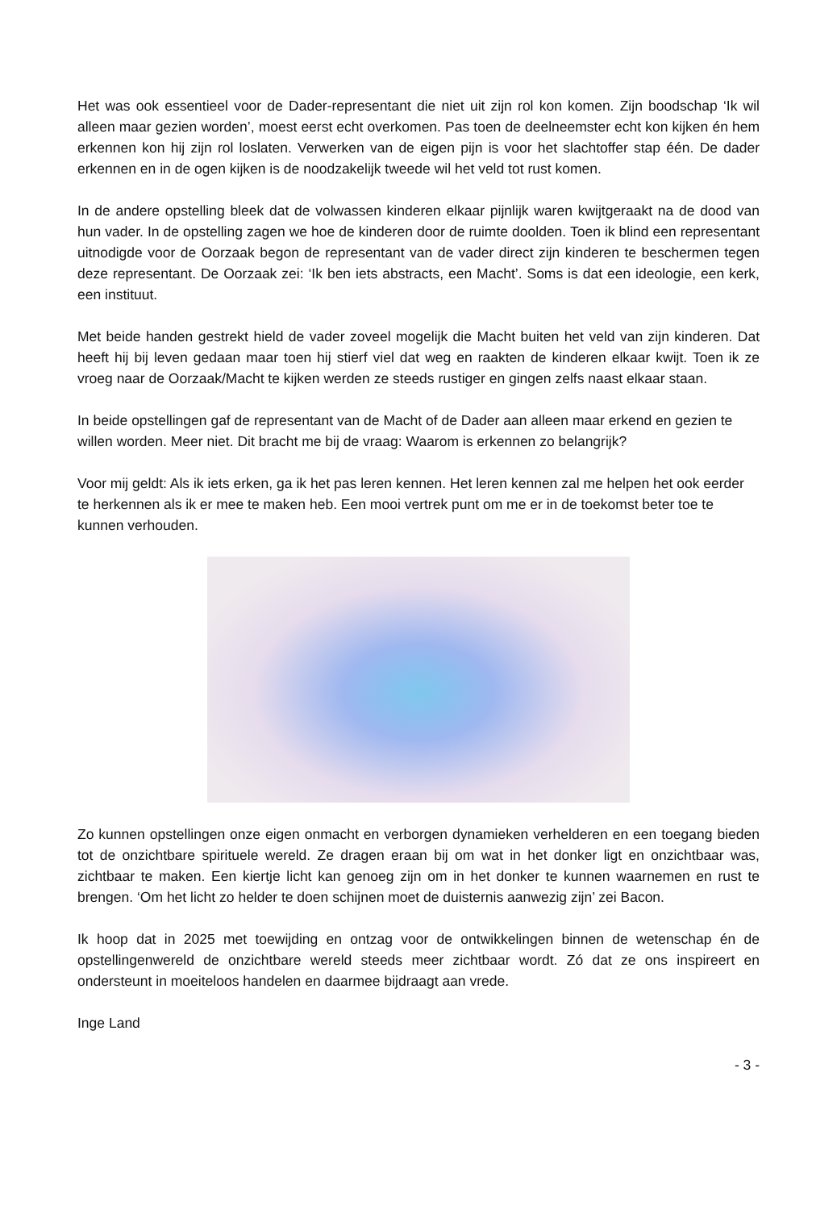Het was ook essentieel voor de Dader-representant die niet uit zijn rol kon komen. Zijn boodschap ‘Ik wil alleen maar gezien worden’, moest eerst echt overkomen. Pas toen de deelneemster echt kon kijken én hem erkennen kon hij zijn rol loslaten. Verwerken van de eigen pijn is voor het slachtoffer stap één. De dader erkennen en in de ogen kijken is de noodzakelijk tweede wil het veld tot rust komen.
In de andere opstelling bleek dat de volwassen kinderen elkaar pijnlijk waren kwijtgeraakt na de dood van hun vader. In de opstelling zagen we hoe de kinderen door de ruimte doolden. Toen ik blind een representant uitnodigde voor de Oorzaak begon de representant van de vader direct zijn kinderen te beschermen tegen deze representant. De Oorzaak zei: ‘Ik ben iets abstracts, een Macht’. Soms is dat een ideologie, een kerk, een instituut.
Met beide handen gestrekt hield de vader zoveel mogelijk die Macht buiten het veld van zijn kinderen. Dat heeft hij bij leven gedaan maar toen hij stierf viel dat weg en raakten de kinderen elkaar kwijt. Toen ik ze vroeg naar de Oorzaak/Macht te kijken werden ze steeds rustiger en gingen zelfs naast elkaar staan.
In beide opstellingen gaf de representant van de Macht of de Dader aan alleen maar erkend en gezien te willen worden. Meer niet. Dit bracht me bij de vraag: Waarom is erkennen zo belangrijk?
Voor mij geldt: Als ik iets erken, ga ik het pas leren kennen. Het leren kennen zal me helpen het ook eerder te herkennen als ik er mee te maken heb. Een mooi vertrek punt om me er in de toekomst beter toe te kunnen verhouden.
Zo kunnen opstellingen onze eigen onmacht en verborgen dynamieken verhelderen en een toegang bieden tot de onzichtbare spirituele wereld. Ze dragen eraan bij om wat in het donker ligt en onzichtbaar was, zichtbaar te maken. Een kiertje licht kan genoeg zijn om in het donker te kunnen waarnemen en rust te brengen. ‘Om het licht zo helder te doen schijnen moet de duisternis aanwezig zijn’ zei Bacon.
Ik hoop dat in 2025 met toewijding en ontzag voor de ontwikkelingen binnen de wetenschap én de opstellingenwereld de onzichtbare wereld steeds meer zichtbaar wordt. Zó dat ze ons inspireert en ondersteunt in moeiteloos handelen en daarmee bijdraagt aan vrede.
Inge Land
- 3 -